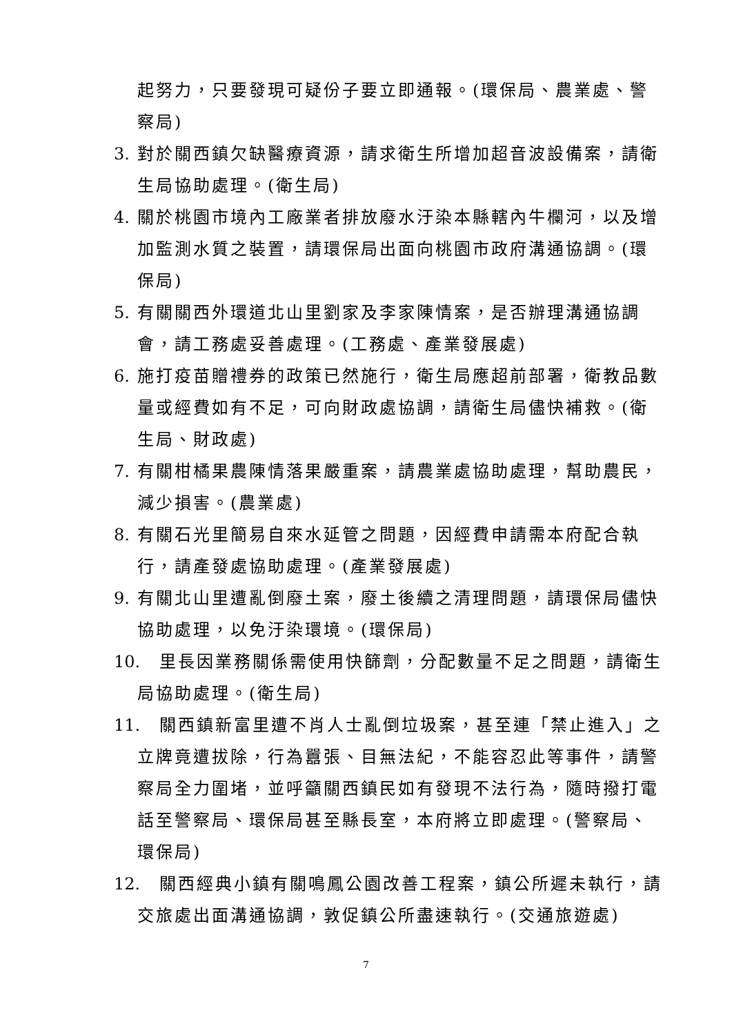起努力，只要發現可疑份子要立即通報。(環保局、農業處、警察局)
3. 對於關西鎮欠缺醫療資源，請求衛生所增加超音波設備案，請衛生局協助處理。(衛生局)
4. 關於桃園市境內工廠業者排放廢水汙染本縣轄內牛欄河，以及增加監測水質之裝置，請環保局出面向桃園市政府溝通協調。(環保局)
5. 有關關西外環道北山里劉家及李家陳情案，是否辦理溝通協調會，請工務處妥善處理。(工務處、產業發展處)
6. 施打疫苗贈禮券的政策已然施行，衛生局應超前部署，衛教品數量或經費如有不足，可向財政處協調，請衛生局儘快補救。(衛生局、財政處)
7. 有關柑橘果農陳情落果嚴重案，請農業處協助處理，幫助農民，減少損害。(農業處)
8. 有關石光里簡易自來水延管之問題，因經費申請需本府配合執行，請產發處協助處理。(產業發展處)
9. 有關北山里遭亂倒廢土案，廢土後續之清理問題，請環保局儘快協助處理，以免汙染環境。(環保局)
10. 里長因業務關係需使用快篩劑，分配數量不足之問題，請衛生局協助處理。(衛生局)
11. 關西鎮新富里遭不肖人士亂倒垃圾案，甚至連「禁止進入」之立牌竟遭拔除，行為囂張、目無法紀，不能容忍此等事件，請警察局全力圍堵，並呼籲關西鎮民如有發現不法行為，隨時撥打電話至警察局、環保局甚至縣長室，本府將立即處理。(警察局、環保局)
12. 關西經典小鎮有關鳴鳳公園改善工程案，鎮公所遲未執行，請交旅處出面溝通協調，敦促鎮公所盡速執行。(交通旅遊處)
7